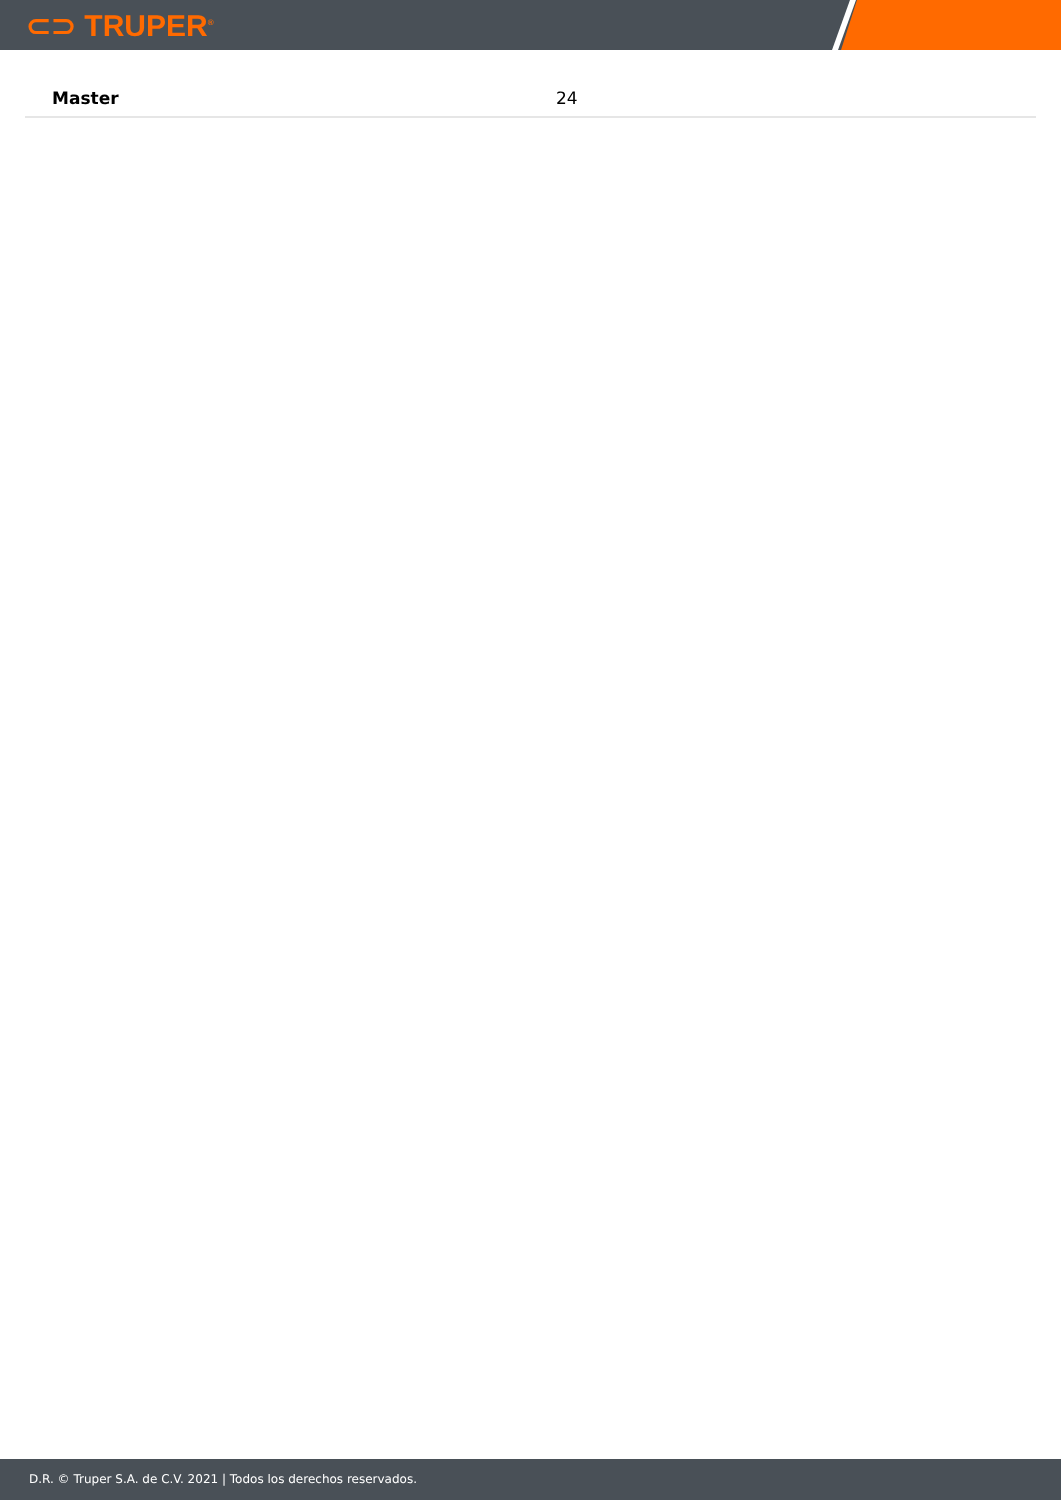⊂⊃ TRUPER<sup>®</sup>
| Master | 24 |
D.R. © Truper S.A. de C.V. 2021 | Todos los derechos reservados.